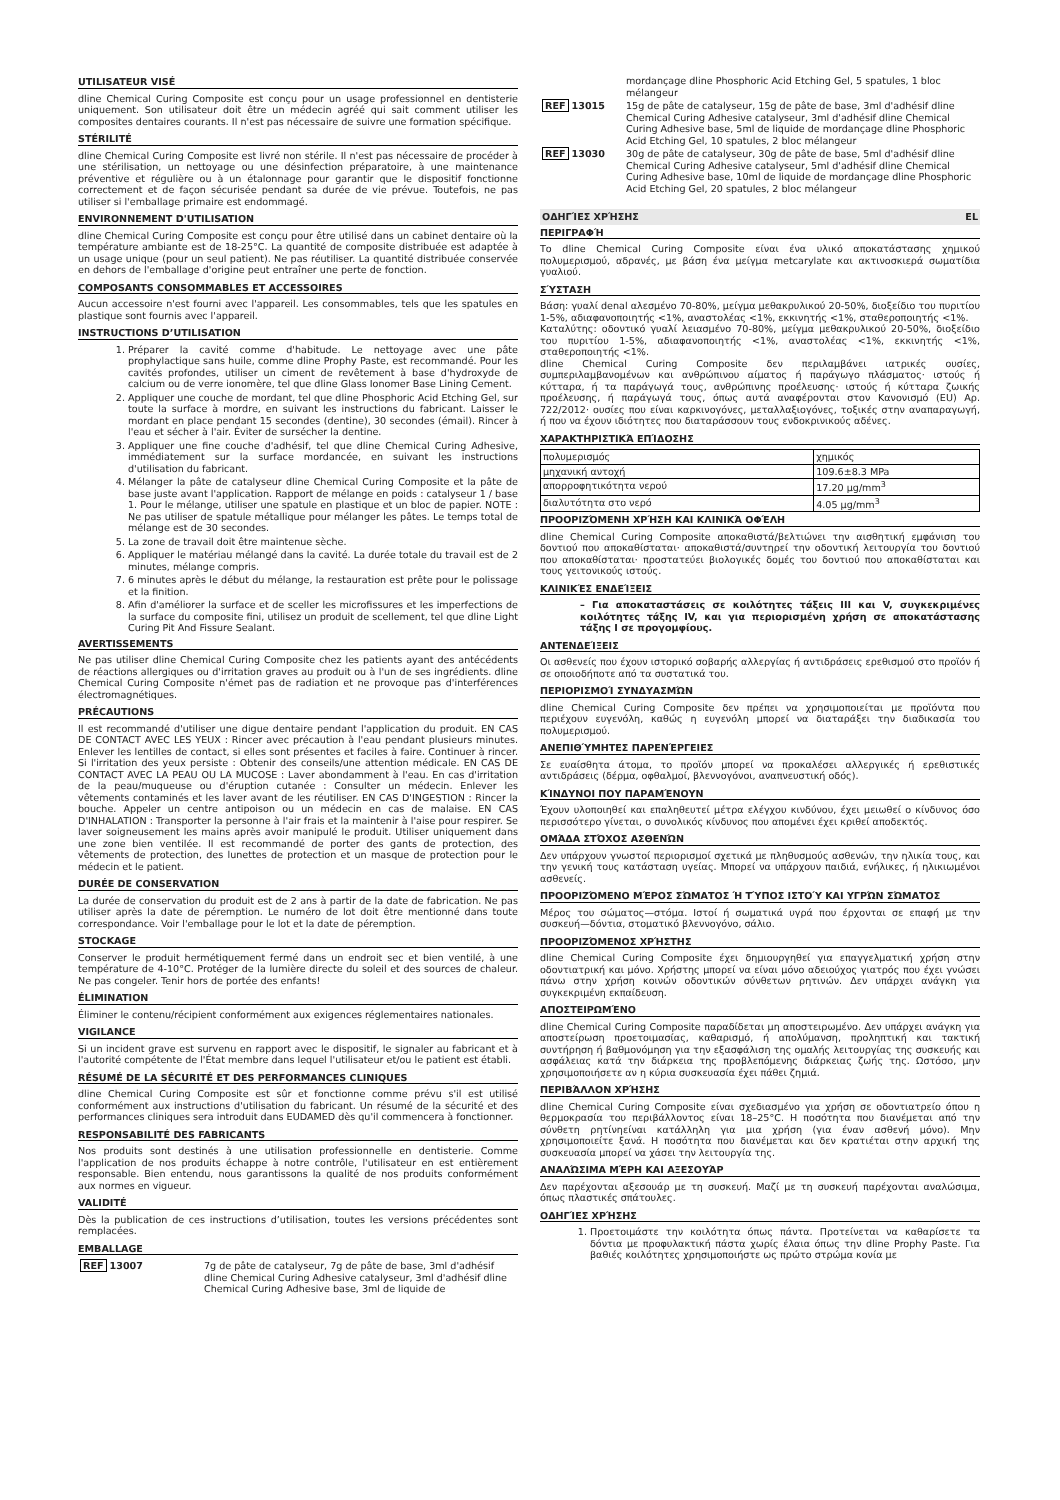UTILISATEUR VISÉ
dline Chemical Curing Composite est conçu pour un usage professionnel en dentisterie uniquement. Son utilisateur doit être un médecin agréé qui sait comment utiliser les composites dentaires courants. Il n'est pas nécessaire de suivre une formation spécifique.
STÉRILITÉ
dline Chemical Curing Composite est livré non stérile. Il n'est pas nécessaire de procéder à une stérilisation, un nettoyage ou une désinfection préparatoire, à une maintenance préventive et régulière ou à un étalonnage pour garantir que le dispositif fonctionne correctement et de façon sécurisée pendant sa durée de vie prévue. Toutefois, ne pas utiliser si l'emballage primaire est endommagé.
ENVIRONNEMENT D'UTILISATION
dline Chemical Curing Composite est conçu pour être utilisé dans un cabinet dentaire où la température ambiante est de 18-25°C. La quantité de composite distribuée est adaptée à un usage unique (pour un seul patient). Ne pas réutiliser. La quantité distribuée conservée en dehors de l'emballage d'origine peut entraîner une perte de fonction.
COMPOSANTS CONSOMMABLES ET ACCESSOIRES
Aucun accessoire n'est fourni avec l'appareil. Les consommables, tels que les spatules en plastique sont fournis avec l'appareil.
INSTRUCTIONS D’UTILISATION
1. Préparer la cavité comme d'habitude. Le nettoyage avec une pâte prophylactique sans huile, comme dline Prophy Paste, est recommandé. Pour les cavités profondes, utiliser un ciment de revêtement à base d'hydroxyde de calcium ou de verre ionomère, tel que dline Glass Ionomer Base Lining Cement.
2. Appliquer une couche de mordant, tel que dline Phosphoric Acid Etching Gel, sur toute la surface à mordre, en suivant les instructions du fabricant. Laisser le mordant en place pendant 15 secondes (dentine), 30 secondes (émail). Rincer à l'eau et sécher à l'air. Éviter de sursécher la dentine.
3. Appliquer une fine couche d'adhésif, tel que dline Chemical Curing Adhesive, immédiatement sur la surface mordancée, en suivant les instructions d'utilisation du fabricant.
4. Mélanger la pâte de catalyseur dline Chemical Curing Composite et la pâte de base juste avant l'application. Rapport de mélange en poids : catalyseur 1 / base 1. Pour le mélange, utiliser une spatule en plastique et un bloc de papier. NOTE : Ne pas utiliser de spatule métallique pour mélanger les pâtes. Le temps total de mélange est de 30 secondes.
5. La zone de travail doit être maintenue sèche.
6. Appliquer le matériau mélangé dans la cavité. La durée totale du travail est de 2 minutes, mélange compris.
7. 6 minutes après le début du mélange, la restauration est prête pour le polissage et la finition.
8. Afin d'améliorer la surface et de sceller les microfissures et les imperfections de la surface du composite fini, utilisez un produit de scellement, tel que dline Light Curing Pit And Fissure Sealant.
AVERTISSEMENTS
Ne pas utiliser dline Chemical Curing Composite chez les patients ayant des antécédents de réactions allergiques ou d'irritation graves au produit ou à l'un de ses ingrédients. dline Chemical Curing Composite n'émet pas de radiation et ne provoque pas d'interférences électromagnétiques.
PRÉCAUTIONS
Il est recommandé d'utiliser une digue dentaire pendant l'application du produit. EN CAS DE CONTACT AVEC LES YEUX : Rincer avec précaution à l'eau pendant plusieurs minutes. Enlever les lentilles de contact, si elles sont présentes et faciles à faire. Continuer à rincer. Si l'irritation des yeux persiste : Obtenir des conseils/une attention médicale. EN CAS DE CONTACT AVEC LA PEAU OU LA MUCOSE : Laver abondamment à l'eau. En cas d'irritation de la peau/muqueuse ou d'éruption cutanée : Consulter un médecin. Enlever les vêtements contaminés et les laver avant de les réutiliser. EN CAS D'INGESTION : Rincer la bouche. Appeler un centre antipoison ou un médecin en cas de malaise. EN CAS D'INHALATION : Transporter la personne à l'air frais et la maintenir à l'aise pour respirer. Se laver soigneusement les mains après avoir manipulé le produit. Utiliser uniquement dans une zone bien ventilée. Il est recommandé de porter des gants de protection, des vêtements de protection, des lunettes de protection et un masque de protection pour le médecin et le patient.
DURÉE DE CONSERVATION
La durée de conservation du produit est de 2 ans à partir de la date de fabrication. Ne pas utiliser après la date de péremption. Le numéro de lot doit être mentionné dans toute correspondance. Voir l'emballage pour le lot et la date de péremption.
STOCKAGE
Conserver le produit hermétiquement fermé dans un endroit sec et bien ventilé, à une température de 4-10°C. Protéger de la lumière directe du soleil et des sources de chaleur. Ne pas congeler. Tenir hors de portée des enfants!
ÉLIMINATION
Éliminer le contenu/récipient conformément aux exigences réglementaires nationales.
VIGILANCE
Si un incident grave est survenu en rapport avec le dispositif, le signaler au fabricant et à l'autorité compétente de l'État membre dans lequel l'utilisateur et/ou le patient est établi.
RÉSUMÉ DE LA SÉCURITÉ ET DES PERFORMANCES CLINIQUES
dline Chemical Curing Composite est sûr et fonctionne comme prévu s'il est utilisé conformément aux instructions d'utilisation du fabricant. Un résumé de la sécurité et des performances cliniques sera introduit dans EUDAMED dès qu'il commencera à fonctionner.
RESPONSABILITÉ DES FABRICANTS
Nos produits sont destinés à une utilisation professionnelle en dentisterie. Comme l'application de nos produits échappe à notre contrôle, l'utilisateur en est entièrement responsable. Bien entendu, nous garantissons la qualité de nos produits conformément aux normes en vigueur.
VALIDITÉ
Dès la publication de ces instructions d’utilisation, toutes les versions précédentes sont remplacées.
EMBALLAGE
| REF 13007 | 7g de pâte de catalyseur, 7g de pâte de base, 3ml d'adhésif dline Chemical Curing Adhesive catalyseur, 3ml d'adhésif dline Chemical Curing Adhesive base, 3ml de liquide de |
| | mordançage dline Phosphoric Acid Etching Gel, 5 spatules, 1 bloc mélangeur |
| REF 13015 | 15g de pâte de catalyseur, 15g de pâte de base, 3ml d'adhésif dline Chemical Curing Adhesive catalyseur, 3ml d'adhésif dline Chemical Curing Adhesive base, 5ml de liquide de mordançage dline Phosphoric Acid Etching Gel, 10 spatules, 2 bloc mélangeur |
| REF 13030 | 30g de pâte de catalyseur, 30g de pâte de base, 5ml d'adhésif dline Chemical Curing Adhesive catalyseur, 5ml d'adhésif dline Chemical Curing Adhesive base, 10ml de liquide de mordançage dline Phosphoric Acid Etching Gel, 20 spatules, 2 bloc mélangeur |
ΟΔΗΓΊΕΣ ΧΡΉΣΗΣ EL
ΠΕΡΙΓΡΑΦΉ
Το dline Chemical Curing Composite είναι ένα υλικό αποκατάστασης χημικού πολυμερισμού, αδρανές, με βάση ένα μείγμα metcarylate και ακτινοσκιερά σωματίδια γυαλιού.
ΣΎΣΤΑΣΗ
Βάση: γυαλί denal αλεσμένο 70-80%, μείγμα μεθακρυλικού 20-50%, διοξείδιο του πυριτίου 1-5%, αδιαφανοποιητής <1%, αναστολέας <1%, εκκινητής <1%, σταθεροποιητής <1%.
Καταλύτης: οδοντικό γυαλί λειασμένο 70-80%, μείγμα μεθακρυλικού 20-50%, διοξείδιο του πυριτίου 1-5%, αδιαφανοποιητής <1%, αναστολέας <1%, εκκινητής <1%, σταθεροποιητής <1%.
dline Chemical Curing Composite δεν περιλαμβάνει ιατρικές ουσίες, συμπεριλαμβανομένων και ανθρώπινου αίματος ή παράγωγο πλάσματος· ιστούς ή κύτταρα, ή τα παράγωγά τους, ανθρώπινης προέλευσης· ιστούς ή κύτταρα ζωικής προέλευσης, ή παράγωγά τους, όπως αυτά αναφέρονται στον Κανονισμό (EU) Αρ. 722/2012· ουσίες που είναι καρκινογόνες, μεταλλαξιογόνες, τοξικές στην αναπαραγωγή, ή που να έχουν ιδιότητες που διαταράσσουν τους ενδοκρινικούς αδένες.
ΧΑΡΑΚΤΗΡΙΣΤΙΚΆ ΕΠΊΔΟΣΗΣ
| πολυμερισμός | χημικός |
| μηχανική αντοχή | 109.6±8.3 MPa |
| απορροφητικότητα νερού | 17.20 μg/mm<sup>3</sup> |
| διαλυτότητα στο νερό | 4.05 μg/mm<sup>3</sup> |
ΠΡΟΟΡΙΖΌΜΕΝΗ ΧΡΉΣΗ ΚΑΙ ΚΛΙΝΙΚΆ ΟΦΈΛΗ
dline Chemical Curing Composite αποκαθιστά/βελτιώνει την αισθητική εμφάνιση του δοντιού που αποκαθίσταται· αποκαθιστά/συντηρεί την οδοντική λειτουργία του δοντιού που αποκαθίσταται· προστατεύει βιολογικές δομές του δοντιού που αποκαθίσταται και τους γειτονικούς ιστούς.
ΚΛΙΝΙΚΈΣ ΕΝΔΕΊΞΕΙΣ
– Για αποκαταστάσεις σε κοιλότητες τάξεις III και V, συγκεκριμένες κοιλότητες τάξης IV, και για περιορισμένη χρήση σε αποκατάστασης τάξης I σε προγομφίους.
ΑΝΤΕΝΔΕΊΞΕΙΣ
Οι ασθενείς που έχουν ιστορικό σοβαρής αλλεργίας ή αντιδράσεις ερεθισμού στο προϊόν ή σε οποιοδήποτε από τα συστατικά του.
ΠΕΡΙΟΡΙΣΜΟΊ ΣΥΝΔΥΑΣΜΏΝ
dline Chemical Curing Composite δεν πρέπει να χρησιμοποιείται με προϊόντα που περιέχουν ευγενόλη, καθώς η ευγενόλη μπορεί να διαταράξει την διαδικασία του πολυμερισμού.
ΑΝΕΠΙΘΎΜΗΤΕΣ ΠΑΡΕΝΈΡΓΕΙΕΣ
Σε ευαίσθητα άτομα, το προϊόν μπορεί να προκαλέσει αλλεργικές ή ερεθιστικές αντιδράσεις (δέρμα, οφθαλμοί, βλεννογόνοι, αναπνευστική οδός).
ΚΊΝΔΥΝΟΙ ΠΟΥ ΠΑΡΑΜΈΝΟΥΝ
Έχουν υλοποιηθεί και επαληθευτεί μέτρα ελέγχου κινδύνου, έχει μειωθεί ο κίνδυνος όσο περισσότερο γίνεται, ο συνολικός κίνδυνος που απομένει έχει κριθεί αποδεκτός.
ΟΜΆΔΑ ΣΤΌΧΟΣ ΑΣΘΕΝΏΝ
Δεν υπάρχουν γνωστοί περιορισμοί σχετικά με πληθυσμούς ασθενών, την ηλικία τους, και την γενική τους κατάσταση υγείας. Μπορεί να υπάρχουν παιδιά, ενήλικες, ή ηλικιωμένοι ασθενείς.
ΠΡΟΟΡΙΖΌΜΕΝΟ ΜΈΡΟΣ ΣΏΜΑΤΟΣ Ή ΤΎΠΟΣ ΙΣΤΟΎ ΚΑΙ ΥΓΡΏΝ ΣΏΜΑΤΟΣ
Μέρος του σώματος—στόμα. Ιστοί ή σωματικά υγρά που έρχονται σε επαφή με την συσκευή—δόντια, στοματικό βλεννογόνο, σάλιο.
ΠΡΟΟΡΙΖΌΜΕΝΟΣ ΧΡΉΣΤΗΣ
dline Chemical Curing Composite έχει δημιουργηθεί για επαγγελματική χρήση στην οδοντιατρική και μόνο. Χρήστης μπορεί να είναι μόνο αδειούχος γιατρός που έχει γνώσει πάνω στην χρήση κοινών οδοντικών σύνθετων ρητινών. Δεν υπάρχει ανάγκη για συγκεκριμένη εκπαίδευση.
ΑΠΟΣΤΕΙΡΩΜΈΝΟ
dline Chemical Curing Composite παραδίδεται μη αποστειρωμένο. Δεν υπάρχει ανάγκη για αποστείρωση προετοιμασίας, καθαρισμό, ή απολύμανση, προληπτική και τακτική συντήρηση ή βαθμονόμηση για την εξασφάλιση της ομαλής λειτουργίας της συσκευής και ασφάλειας κατά την διάρκεια της προβλεπόμενης διάρκειας ζωής της. Ωστόσο, μην χρησιμοποιήσετε αν η κύρια συσκευασία έχει πάθει ζημιά.
ΠΕΡΙΒΆΛΛΟΝ ΧΡΉΣΗΣ
dline Chemical Curing Composite είναι σχεδιασμένο για χρήση σε οδοντιατρείο όπου η θερμοκρασία του περιβάλλοντος είναι 18–25°C. Η ποσότητα που διανέμεται από την σύνθετη ρητίνηείναι κατάλληλη για μια χρήση (για έναν ασθενή μόνο). Μην χρησιμοποιείτε ξανά. Η ποσότητα που διανέμεται και δεν κρατιέται στην αρχική της συσκευασία μπορεί να χάσει την λειτουργία της.
ΑΝΑΛΏΣΙΜΑ ΜΈΡΗ ΚΑΙ ΑΞΕΣΟΥΆΡ
Δεν παρέχονται αξεσουάρ με τη συσκευή. Μαζί με τη συσκευή παρέχονται αναλώσιμα, όπως πλαστικές σπάτουλες.
ΟΔΗΓΊΕΣ ΧΡΉΣΗΣ
1. Προετοιμάστε την κοιλότητα όπως πάντα. Προτείνεται να καθαρίσετε τα δόντια με προφυλακτική πάστα χωρίς έλαια όπως την dline Prophy Paste. Για βαθιές κοιλότητες χρησιμοποιήστε ως πρώτο στρώμα κονία με